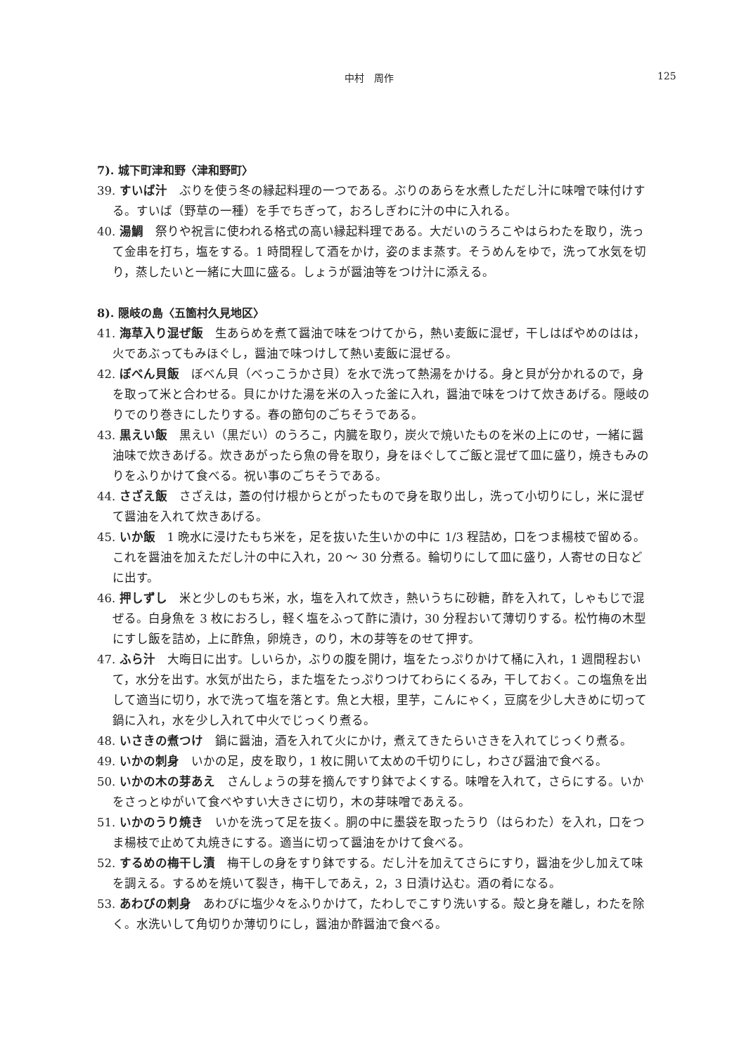中村　周作 125
7). 城下町津和野〈津和野町〉
39. すいば汁　ぶりを使う冬の縁起料理の一つである。ぶりのあらを水煮しただし汁に味噌で味付けする。すいば（野草の一種）を手でちぎって，おろしぎわに汁の中に入れる。
40. 湯鯛　祭りや祝言に使われる格式の高い縁起料理である。大だいのうろこやはらわたを取り，洗って金串を打ち，塩をする。1 時間程して酒をかけ，姿のまま蒸す。そうめんをゆで，洗って水気を切り，蒸したいと一緒に大皿に盛る。しょうが醤油等をつけ汁に添える。
8). 隠岐の島〈五箇村久見地区〉
41. 海草入り混ぜ飯　生あらめを煮て醤油で味をつけてから，熱い麦飯に混ぜ，干しはばやめのはは，火であぶってもみほぐし，醤油で味つけして熱い麦飯に混ぜる。
42. ぼべん貝飯　ぼべん貝（べっこうかさ貝）を水で洗って熱湯をかける。身と貝が分かれるので，身を取って米と合わせる。貝にかけた湯を米の入った釜に入れ，醤油で味をつけて炊きあげる。隠岐のりでのり巻きにしたりする。春の節句のごちそうである。
43. 黒えい飯　黒えい（黒だい）のうろこ，内臓を取り，炭火で焼いたものを米の上にのせ，一緒に醤油味で炊きあげる。炊きあがったら魚の骨を取り，身をほぐしてご飯と混ぜて皿に盛り，焼きもみのりをふりかけて食べる。祝い事のごちそうである。
44. さざえ飯　さざえは，蓋の付け根からとがったもので身を取り出し，洗って小切りにし，米に混ぜて醤油を入れて炊きあげる。
45. いか飯　1 晩水に浸けたもち米を，足を抜いた生いかの中に 1/3 程詰め，口をつま楊枝で留める。これを醤油を加えただし汁の中に入れ，20 ～ 30 分煮る。輪切りにして皿に盛り，人寄せの日などに出す。
46. 押しずし　米と少しのもち米，水，塩を入れて炊き，熱いうちに砂糖，酢を入れて，しゃもじで混ぜる。白身魚を 3 枚におろし，軽く塩をふって酢に漬け，30 分程おいて薄切りする。松竹梅の木型にすし飯を詰め，上に酢魚，卵焼き，のり，木の芽等をのせて押す。
47. ふら汁　大晦日に出す。しいらか，ぶりの腹を開け，塩をたっぷりかけて桶に入れ，1 週間程おいて，水分を出す。水気が出たら，また塩をたっぷりつけてわらにくるみ，干しておく。この塩魚を出して適当に切り，水で洗って塩を落とす。魚と大根，里芋，こんにゃく，豆腐を少し大きめに切って鍋に入れ，水を少し入れて中火でじっくり煮る。
48. いさきの煮つけ　鍋に醤油，酒を入れて火にかけ，煮えてきたらいさきを入れてじっくり煮る。
49. いかの刺身　いかの足，皮を取り，1 枚に開いて太めの千切りにし，わさび醤油で食べる。
50. いかの木の芽あえ　さんしょうの芽を摘んですり鉢でよくする。味噌を入れて，さらにする。いかをさっとゆがいて食べやすい大きさに切り，木の芽味噌であえる。
51. いかのうり焼き　いかを洗って足を抜く。胴の中に墨袋を取ったうり（はらわた）を入れ，口をつま楊枝で止めて丸焼きにする。適当に切って醤油をかけて食べる。
52. するめの梅干し漬　梅干しの身をすり鉢でする。だし汁を加えてさらにすり，醤油を少し加えて味を調える。するめを焼いて裂き，梅干しであえ，2，3 日漬け込む。酒の肴になる。
53. あわびの刺身　あわびに塩少々をふりかけて，たわしでこすり洗いする。殻と身を離し，わたを除く。水洗いして角切りか薄切りにし，醤油か酢醤油で食べる。